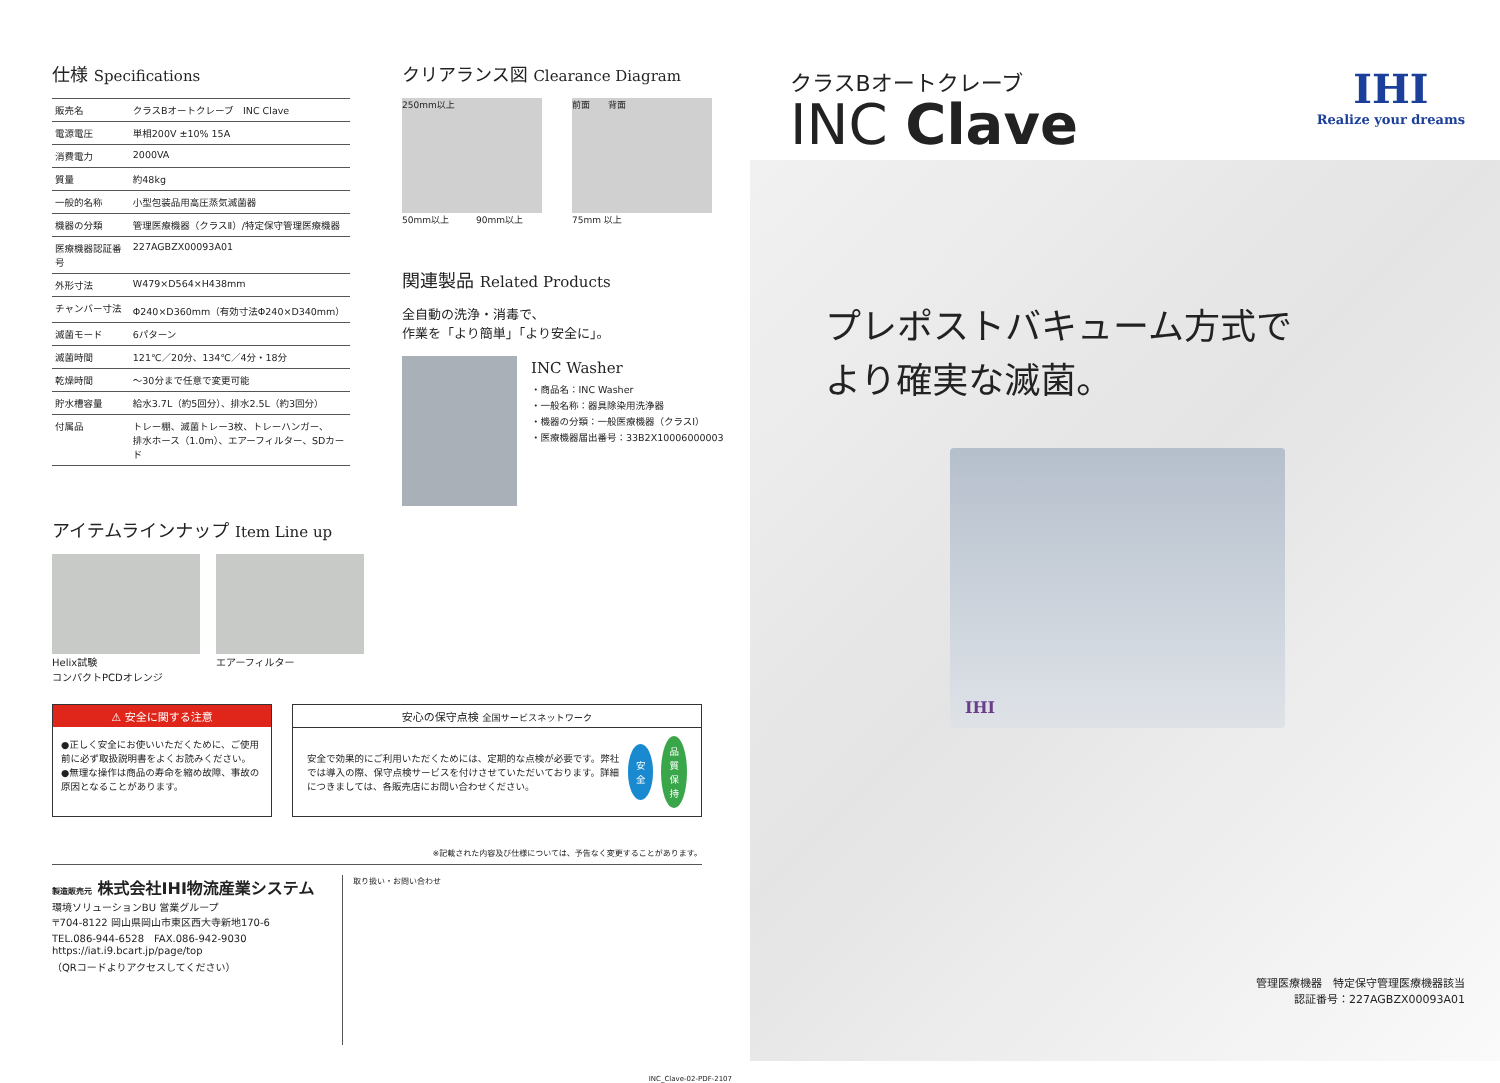仕様 Specifications
| 販売名 | クラスBオートクレーブ INC Clave |
| 電源電圧 | 単相200V ±10% 15A |
| 消費電力 | 2000VA |
| 質量 | 約48kg |
| 一般的名称 | 小型包装品用高圧蒸気滅菌器 |
| 機器の分類 | 管理医療機器（クラスⅡ）/特定保守管理医療機器 |
| 医療機器認証番号 | 227AGBZX00093A01 |
| 外形寸法 | W479×D564×H438mm |
| チャンバー寸法 | Φ240×D360mm（有効寸法Φ240×D340mm） |
| 滅菌モード | 6パターン |
| 滅菌時間 | 121℃／20分、134℃／4分・18分 |
| 乾燥時間 | ～30分まで任意で変更可能 |
| 貯水槽容量 | 給水3.7L（約5回分）、排水2.5L（約3回分） |
| 付属品 | トレー棚、滅菌トレー3枚、トレーハンガー、 排水ホース（1.0m）、エアーフィルター、SDカード |
アイテムラインナップ Item Line up
Helix試験
コンパクトPCDオレンジ
エアーフィルター
クリアランス図 Clearance Diagram
250mm以上
50mm以上　　　90mm以上
前面　　背面
75mm 以上
関連製品 Related Products
全自動の洗浄・消毒で、
作業を「より簡単」「より安全に」。
INC Washer
・商品名：INC Washer
・一般名称：器具除染用洗浄器
・機器の分類：一般医療機器（クラスⅠ）
・医療機器届出番号：33B2X10006000003
⚠ 安全に関する注意
●正しく安全にお使いいただくために、ご使用前に必ず取扱説明書をよくお読みください。
●無理な操作は商品の寿命を縮め故障、事故の原因となることがあります。
安心の保守点検 全国サービスネットワーク
安全で効果的にご利用いただくためには、定期的な点検が必要です。弊社では導入の際、保守点検サービスを付けさせていただいております。詳細につきましては、各販売店にお問い合わせください。
安全 品質
保持
※記載された内容及び仕様については、予告なく変更することがあります。
製造販売元 株式会社IHI物流産業システム
環境ソリューションBU 営業グループ
〒704-8122 岡山県岡山市東区西大寺新地170-6
TEL.086-944-6528　FAX.086-942-9030
https://iat.i9.bcart.jp/page/top
（QRコードよりアクセスしてください）
取り扱い・お問い合わせ
INC_Clave-02-PDF-2107
クラスBオートクレーブ
INC Clave
IHI
Realize your dreams
プレポストバキューム方式で
より確実な滅菌。
IHI
管理医療機器　特定保守管理医療機器該当
認証番号：227AGBZX00093A01